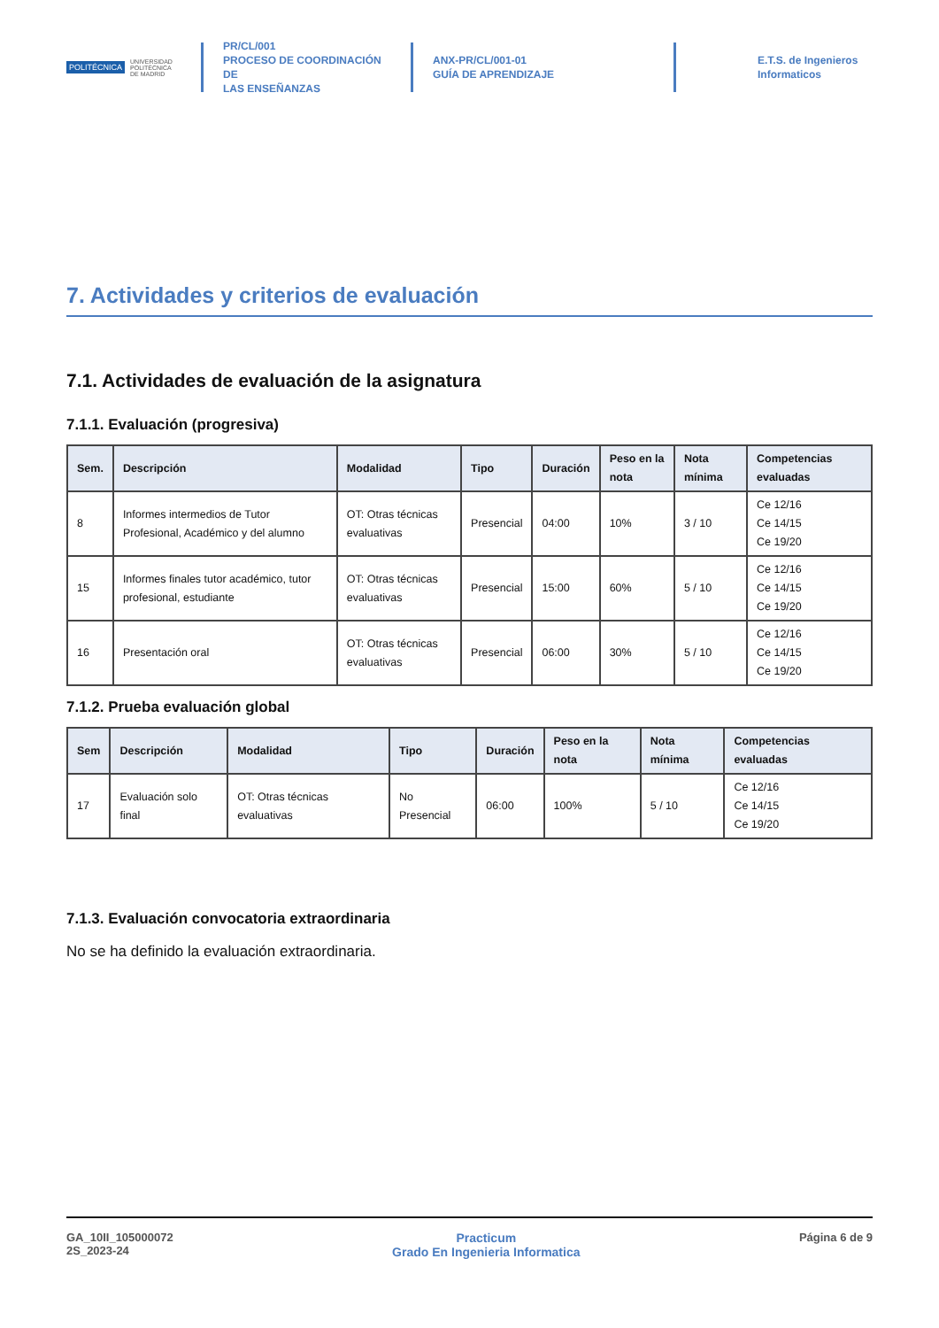POLITÉCNICA UNIVERSIDAD
POLITÉCNICA
DE MADRID
PR/CL/001
PROCESO DE COORDINACIÓN DE
LAS ENSEÑANZAS
ANX-PR/CL/001-01
GUÍA DE APRENDIZAJE
E.T.S. de Ingenieros
Informaticos
7. Actividades y criterios de evaluación
7.1. Actividades de evaluación de la asignatura
7.1.1. Evaluación (progresiva)
| Sem. | Descripción | Modalidad | Tipo | Duración | Peso en la nota | Nota mínima | Competencias evaluadas |
| --- | --- | --- | --- | --- | --- | --- | --- |
| 8 | Informes intermedios de Tutor Profesional, Académico y del alumno | OT: Otras técnicas evaluativas | Presencial | 04:00 | 10% | 3 / 10 | Ce 12/16 Ce 14/15 Ce 19/20 |
| 15 | Informes finales tutor académico, tutor profesional, estudiante | OT: Otras técnicas evaluativas | Presencial | 15:00 | 60% | 5 / 10 | Ce 12/16 Ce 14/15 Ce 19/20 |
| 16 | Presentación oral | OT: Otras técnicas evaluativas | Presencial | 06:00 | 30% | 5 / 10 | Ce 12/16 Ce 14/15 Ce 19/20 |
7.1.2. Prueba evaluación global
| Sem | Descripción | Modalidad | Tipo | Duración | Peso en la nota | Nota mínima | Competencias evaluadas |
| --- | --- | --- | --- | --- | --- | --- | --- |
| 17 | Evaluación solo final | OT: Otras técnicas evaluativas | No Presencial | 06:00 | 100% | 5 / 10 | Ce 12/16 Ce 14/15 Ce 19/20 |
7.1.3. Evaluación convocatoria extraordinaria
No se ha definido la evaluación extraordinaria.
GA_10II_105000072
2S_2023-24
Practicum
Grado En Ingenieria Informatica
Página 6 de 9